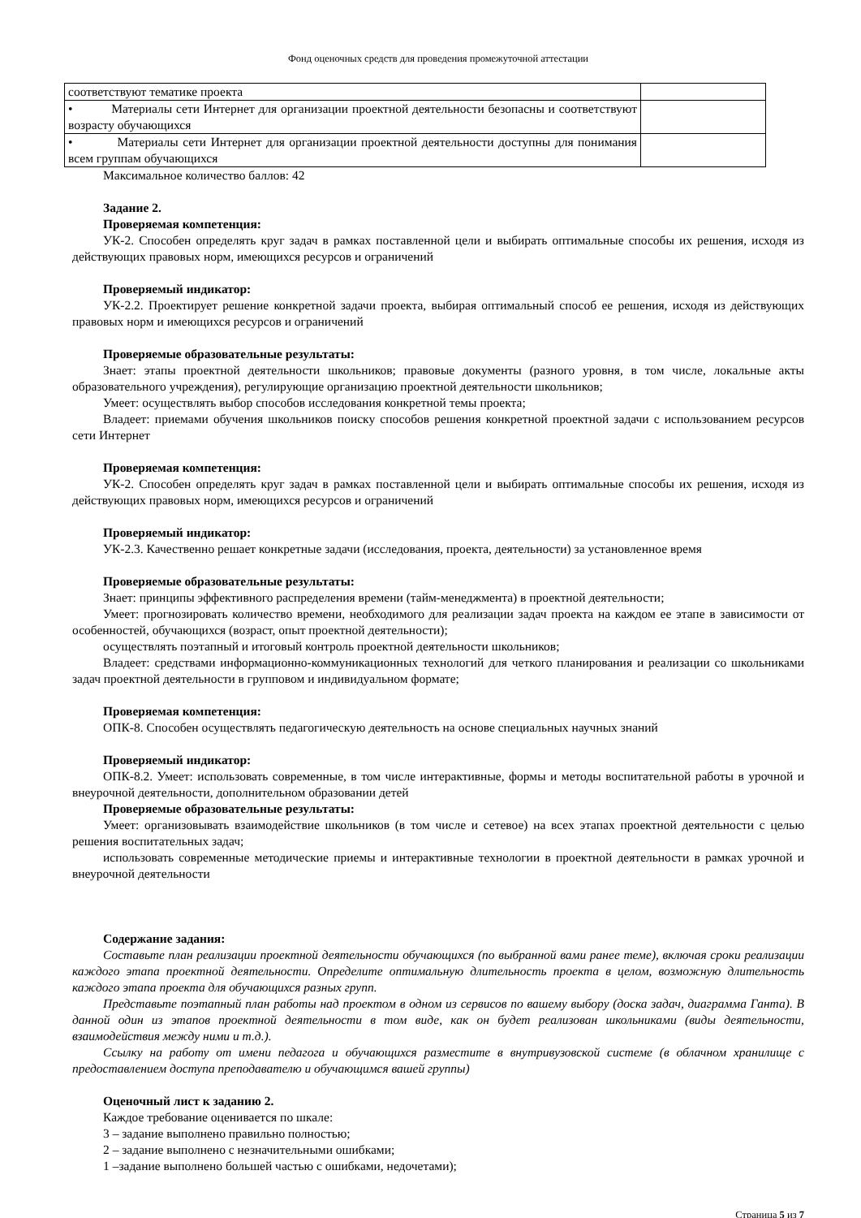Фонд оценочных средств для проведения промежуточной аттестации
| соответствуют тематике проекта | |
| • Материалы сети Интернет для организации проектной деятельности безопасны и соответствуют возрасту обучающихся | |
| • Материалы сети Интернет для организации проектной деятельности доступны для понимания всем группам обучающихся | |
Максимальное количество баллов: 42
Задание 2.
Проверяемая компетенция:
УК-2. Способен определять круг задач в рамках поставленной цели и выбирать оптимальные способы их решения, исходя из действующих правовых норм, имеющихся ресурсов и ограничений
Проверяемый индикатор:
УК-2.2. Проектирует решение конкретной задачи проекта, выбирая оптимальный способ ее решения, исходя из действующих правовых норм и имеющихся ресурсов и ограничений
Проверяемые образовательные результаты:
Знает: этапы проектной деятельности школьников; правовые документы (разного уровня, в том числе, локальные акты образовательного учреждения), регулирующие организацию проектной деятельности школьников;
Умеет: осуществлять выбор способов исследования конкретной темы проекта;
Владеет: приемами обучения школьников поиску способов решения конкретной проектной задачи с использованием ресурсов сети Интернет
Проверяемая компетенция:
УК-2. Способен определять круг задач в рамках поставленной цели и выбирать оптимальные способы их решения, исходя из действующих правовых норм, имеющихся ресурсов и ограничений
Проверяемый индикатор:
УК-2.3. Качественно решает конкретные задачи (исследования, проекта, деятельности) за установленное время
Проверяемые образовательные результаты:
Знает: принципы эффективного распределения времени (тайм-менеджмента) в проектной деятельности;
Умеет: прогнозировать количество времени, необходимого для реализации задач проекта на каждом ее этапе в зависимости от особенностей, обучающихся (возраст, опыт проектной деятельности);
осуществлять поэтапный и итоговый контроль проектной деятельности школьников;
Владеет: средствами информационно-коммуникационных технологий для четкого планирования и реализации со школьниками задач проектной деятельности в групповом и индивидуальном формате;
Проверяемая компетенция:
ОПК-8. Способен осуществлять педагогическую деятельность на основе специальных научных знаний
Проверяемый индикатор:
ОПК-8.2. Умеет: использовать современные, в том числе интерактивные, формы и методы воспитательной работы в урочной и внеурочной деятельности, дополнительном образовании детей
Проверяемые образовательные результаты:
Умеет: организовывать взаимодействие школьников (в том числе и сетевое) на всех этапах проектной деятельности с целью решения воспитательных задач;
использовать современные методические приемы и интерактивные технологии в проектной деятельности в рамках урочной и внеурочной деятельности
Содержание задания:
Составьте план реализации проектной деятельности обучающихся (по выбранной вами ранее теме), включая сроки реализации каждого этапа проектной деятельности. Определите оптимальную длительность проекта в целом, возможную длительность каждого этапа проекта для обучающихся разных групп.
Представьте поэтапный план работы над проектом в одном из сервисов по вашему выбору (доска задач, диаграмма Ганта). В данной один из этапов проектной деятельности в том виде, как он будет реализован школьниками (виды деятельности, взаимодействия между ними и т.д.).
Ссылку на работу от имени педагога и обучающихся разместите в внутривузовской системе (в облачном хранилище с предоставлением доступа преподавателю и обучающимся вашей группы)
Оценочный лист к заданию 2.
Каждое требование оценивается по шкале:
3 – задание выполнено правильно полностью;
2 – задание выполнено с незначительными ошибками;
1 –задание выполнено большей частью с ошибками, недочетами);
Страница 5 из 7